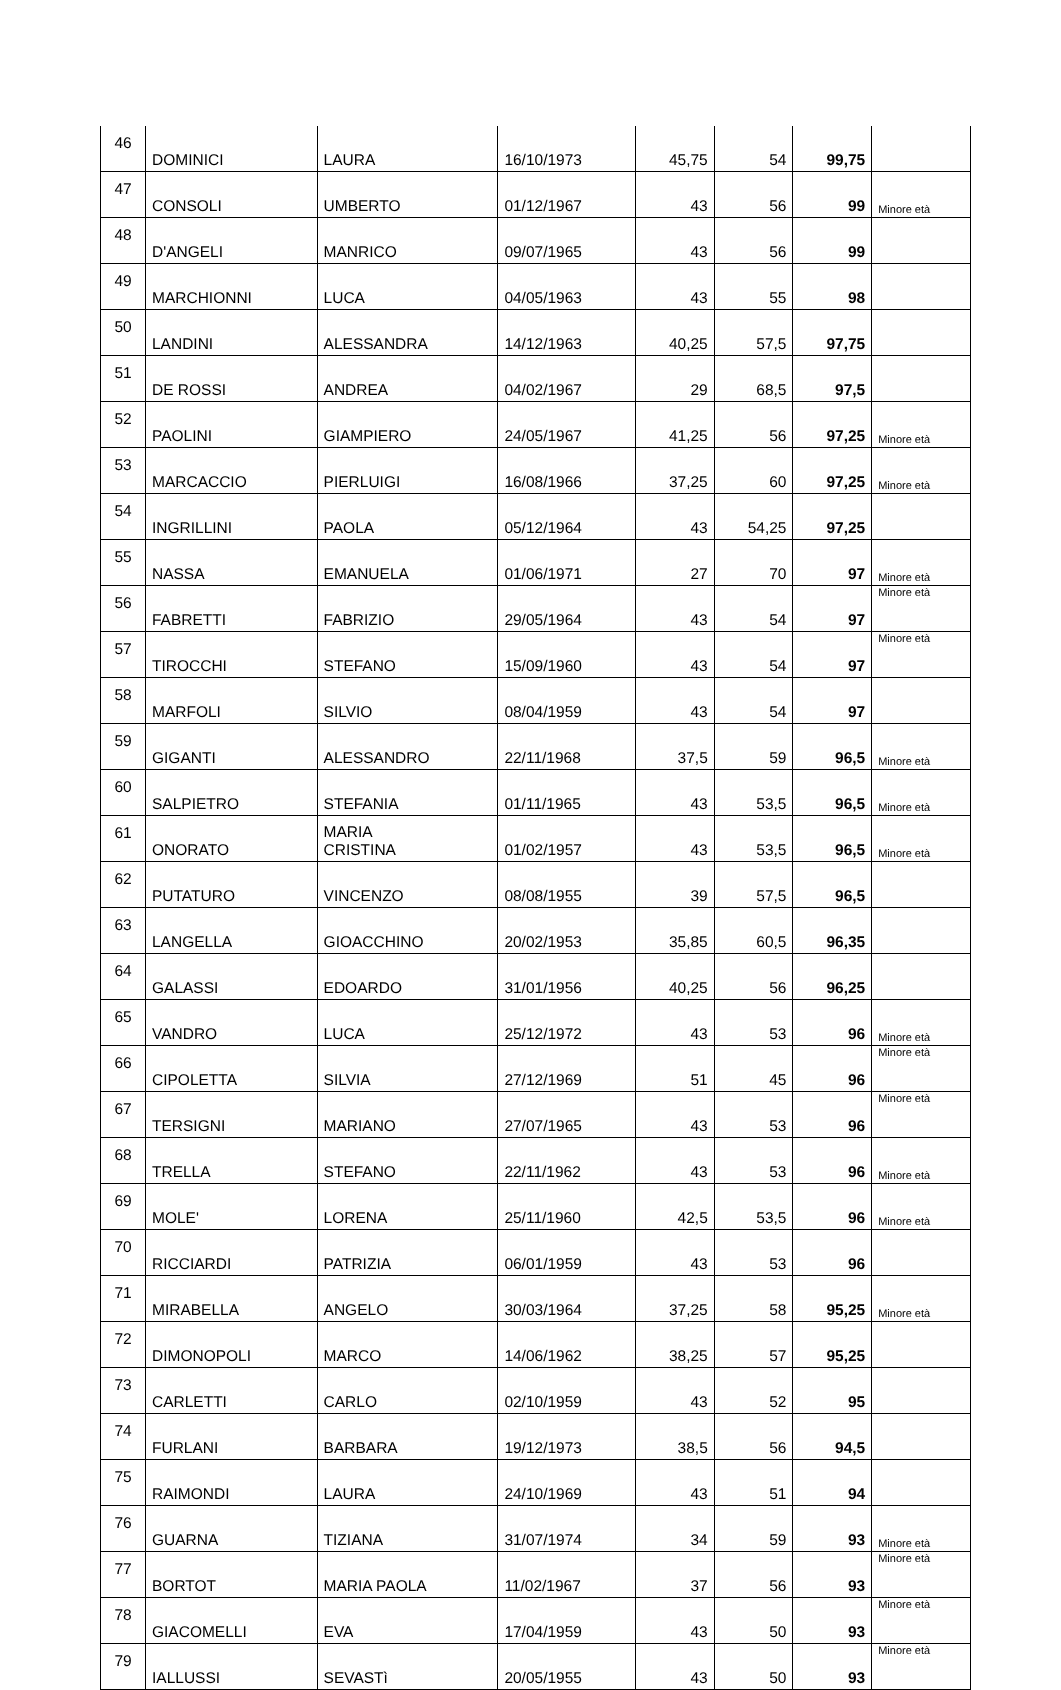| 46 | DOMINICI | LAURA | 16/10/1973 | 45,75 | 54 | 99,75 | |
| 47 | CONSOLI | UMBERTO | 01/12/1967 | 43 | 56 | 99 | Minore età |
| 48 | D'ANGELI | MANRICO | 09/07/1965 | 43 | 56 | 99 | |
| 49 | MARCHIONNI | LUCA | 04/05/1963 | 43 | 55 | 98 | |
| 50 | LANDINI | ALESSANDRA | 14/12/1963 | 40,25 | 57,5 | 97,75 | |
| 51 | DE ROSSI | ANDREA | 04/02/1967 | 29 | 68,5 | 97,5 | |
| 52 | PAOLINI | GIAMPIERO | 24/05/1967 | 41,25 | 56 | 97,25 | Minore età |
| 53 | MARCACCIO | PIERLUIGI | 16/08/1966 | 37,25 | 60 | 97,25 | Minore età |
| 54 | INGRILLINI | PAOLA | 05/12/1964 | 43 | 54,25 | 97,25 | |
| 55 | NASSA | EMANUELA | 01/06/1971 | 27 | 70 | 97 | Minore età |
| 56 | FABRETTI | FABRIZIO | 29/05/1964 | 43 | 54 | 97 | Minore età |
| 57 | TIROCCHI | STEFANO | 15/09/1960 | 43 | 54 | 97 | Minore età |
| 58 | MARFOLI | SILVIO | 08/04/1959 | 43 | 54 | 97 | |
| 59 | GIGANTI | ALESSANDRO | 22/11/1968 | 37,5 | 59 | 96,5 | Minore età |
| 60 | SALPIETRO | STEFANIA | 01/11/1965 | 43 | 53,5 | 96,5 | Minore età |
| 61 | ONORATO | MARIA CRISTINA | 01/02/1957 | 43 | 53,5 | 96,5 | Minore età |
| 62 | PUTATURO | VINCENZO | 08/08/1955 | 39 | 57,5 | 96,5 | |
| 63 | LANGELLA | GIOACCHINO | 20/02/1953 | 35,85 | 60,5 | 96,35 | |
| 64 | GALASSI | EDOARDO | 31/01/1956 | 40,25 | 56 | 96,25 | |
| 65 | VANDRO | LUCA | 25/12/1972 | 43 | 53 | 96 | Minore età |
| 66 | CIPOLETTA | SILVIA | 27/12/1969 | 51 | 45 | 96 | Minore età |
| 67 | TERSIGNI | MARIANO | 27/07/1965 | 43 | 53 | 96 | Minore età |
| 68 | TRELLA | STEFANO | 22/11/1962 | 43 | 53 | 96 | Minore età |
| 69 | MOLE' | LORENA | 25/11/1960 | 42,5 | 53,5 | 96 | Minore età |
| 70 | RICCIARDI | PATRIZIA | 06/01/1959 | 43 | 53 | 96 | |
| 71 | MIRABELLA | ANGELO | 30/03/1964 | 37,25 | 58 | 95,25 | Minore età |
| 72 | DIMONOPOLI | MARCO | 14/06/1962 | 38,25 | 57 | 95,25 | |
| 73 | CARLETTI | CARLO | 02/10/1959 | 43 | 52 | 95 | |
| 74 | FURLANI | BARBARA | 19/12/1973 | 38,5 | 56 | 94,5 | |
| 75 | RAIMONDI | LAURA | 24/10/1969 | 43 | 51 | 94 | |
| 76 | GUARNA | TIZIANA | 31/07/1974 | 34 | 59 | 93 | Minore età |
| 77 | BORTOT | MARIA PAOLA | 11/02/1967 | 37 | 56 | 93 | Minore età |
| 78 | GIACOMELLI | EVA | 17/04/1959 | 43 | 50 | 93 | Minore età |
| 79 | IALLUSSI | SEVASTì | 20/05/1955 | 43 | 50 | 93 | Minore età |